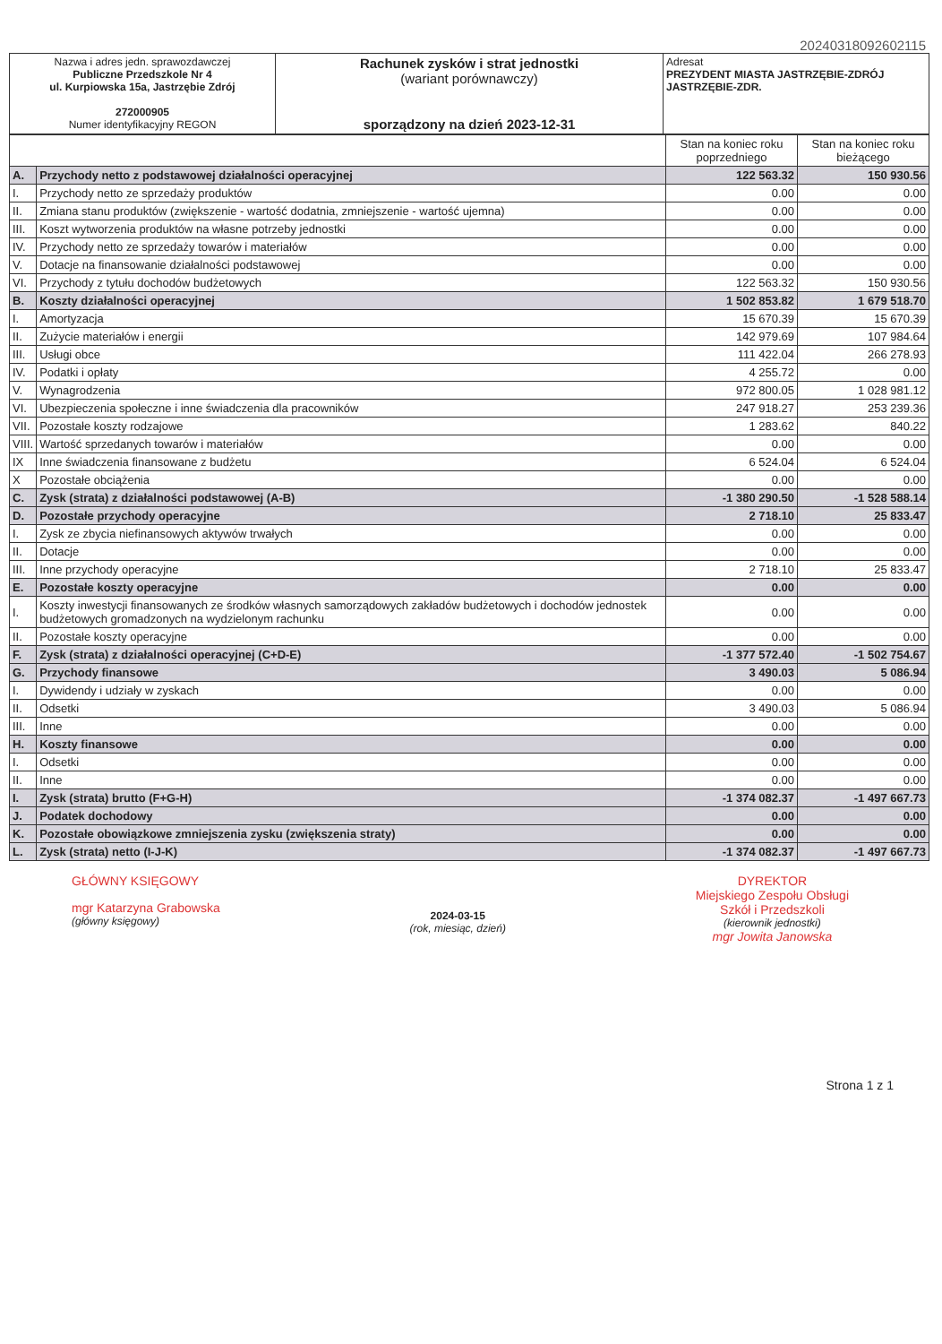20240318092602115
| Nazwa i adres jedn. sprawozdawczej Publiczne Przedszkole Nr 4 ul. Kurpiowska 15a, Jastrzębie Zdrój 272000905 Numer identyfikacyjny REGON | Rachunek zysków i strat jednostki (wariant porównawczy) sporządzony na dzień 2023-12-31 | Adresat PREZYDENT MIASTA JASTRZĘBIE-ZDRÓJ JASTRZĘBIE-ZDR. |
| | | Stan na koniec roku poprzedniego | Stan na koniec roku bieżącego |
| A. | Przychody netto z podstawowej działalności operacyjnej | 122 563.32 | 150 930.56 |
| I. | Przychody netto ze sprzedaży produktów | 0.00 | 0.00 |
| II. | Zmiana stanu produktów (zwiększenie - wartość dodatnia, zmniejszenie - wartość ujemna) | 0.00 | 0.00 |
| III. | Koszt wytworzenia produktów na własne potrzeby jednostki | 0.00 | 0.00 |
| IV. | Przychody netto ze sprzedaży towarów i materiałów | 0.00 | 0.00 |
| V. | Dotacje na finansowanie działalności podstawowej | 0.00 | 0.00 |
| VI. | Przychody z tytułu dochodów budżetowych | 122 563.32 | 150 930.56 |
| B. | Koszty działalności operacyjnej | 1 502 853.82 | 1 679 518.70 |
| I. | Amortyzacja | 15 670.39 | 15 670.39 |
| II. | Zużycie materiałów i energii | 142 979.69 | 107 984.64 |
| III. | Usługi obce | 111 422.04 | 266 278.93 |
| IV. | Podatki i opłaty | 4 255.72 | 0.00 |
| V. | Wynagrodzenia | 972 800.05 | 1 028 981.12 |
| VI. | Ubezpieczenia społeczne i inne świadczenia dla pracowników | 247 918.27 | 253 239.36 |
| VII. | Pozostałe koszty rodzajowe | 1 283.62 | 840.22 |
| VIII. | Wartość sprzedanych towarów i materiałów | 0.00 | 0.00 |
| IX | Inne świadczenia finansowane z budżetu | 6 524.04 | 6 524.04 |
| X | Pozostałe obciążenia | 0.00 | 0.00 |
| C. | Zysk (strata) z działalności podstawowej (A-B) | -1 380 290.50 | -1 528 588.14 |
| D. | Pozostałe przychody operacyjne | 2 718.10 | 25 833.47 |
| I. | Zysk ze zbycia niefinansowych aktywów trwałych | 0.00 | 0.00 |
| II. | Dotacje | 0.00 | 0.00 |
| III. | Inne przychody operacyjne | 2 718.10 | 25 833.47 |
| E. | Pozostałe koszty operacyjne | 0.00 | 0.00 |
| I. | Koszty inwestycji finansowanych ze środków własnych samorządowych zakładów budżetowych i dochodów jednostek budżetowych gromadzonych na wydzielonym rachunku | 0.00 | 0.00 |
| II. | Pozostałe koszty operacyjne | 0.00 | 0.00 |
| F. | Zysk (strata) z działalności operacyjnej (C+D-E) | -1 377 572.40 | -1 502 754.67 |
| G. | Przychody finansowe | 3 490.03 | 5 086.94 |
| I. | Dywidendy i udziały w zyskach | 0.00 | 0.00 |
| II. | Odsetki | 3 490.03 | 5 086.94 |
| III. | Inne | 0.00 | 0.00 |
| H. | Koszty finansowe | 0.00 | 0.00 |
| I. | Odsetki | 0.00 | 0.00 |
| II. | Inne | 0.00 | 0.00 |
| I. | Zysk (strata) brutto (F+G-H) | -1 374 082.37 | -1 497 667.73 |
| J. | Podatek dochodowy | 0.00 | 0.00 |
| K. | Pozostałe obowiązkowe zmniejszenia zysku (zwiększenia straty) | 0.00 | 0.00 |
| L. | Zysk (strata) netto (I-J-K) | -1 374 082.37 | -1 497 667.73 |
GŁÓWNY KSIĘGOWY
mgr Katarzyna Grabowska
(główny księgowy)
2024-03-15
(rok, miesiąc, dzień)
DYREKTOR
Miejskiego Zespołu Obsługi
Szkół i Przedszkoli
(kierownik jednostki)
mgr Jowita Janowska
Strona 1 z 1